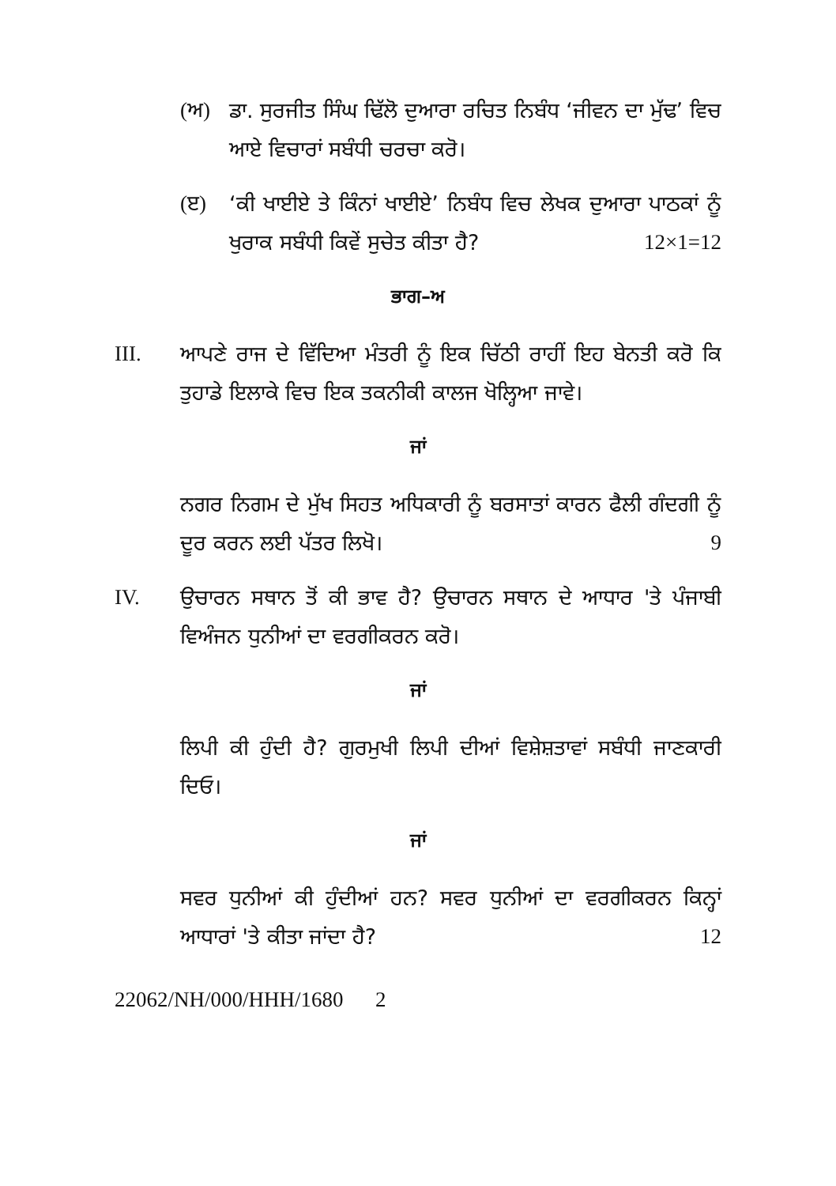(ਅ) ਡਾ. ਸੁਰਜੀਤ ਸਿੰਘ ਢਿੱਲੋ ਦੁਆਰਾ ਰਚਿਤ ਨਿਬੰਧ ‘ਜੀਵਨ ਦਾ ਮੁੱਢ’ ਵਿਚ ਆਏ ਵਿਚਾਰਾਂ ਸਬੰਧੀ ਚਰਚਾ ਕਰੋ।
(ੲ) ‘ਕੀ ਖਾਈਏ ਤੇ ਕਿੰਨਾਂ ਖਾਈਏ’ ਨਿਬੰਧ ਵਿਚ ਲੇਖਕ ਦੁਆਰਾ ਪਾਠਕਾਂ ਨੂੰ ਖੁਰਾਕ ਸਬੰਧੀ ਕਿਵੇਂ ਸੁਚੇਤ ਕੀਤਾ ਹੈ? 12×1=12
ਭਾਗ–ਅ
III. ਆਪਣੇ ਰਾਜ ਦੇ ਵਿੱਦਿਆ ਮੰਤਰੀ ਨੂੰ ਇਕ ਚਿੱਠੀ ਰਾਹੀਂ ਇਹ ਬੇਨਤੀ ਕਰੋ ਕਿ ਤੁਹਾਡੇ ਇਲਾਕੇ ਵਿਚ ਇਕ ਤਕਨੀਕੀ ਕਾਲਜ ਖੋਲ੍ਹਿਆ ਜਾਵੇ।
ਜਾਂ
ਨਗਰ ਨਿਗਮ ਦੇ ਮੁੱਖ ਸਿਹਤ ਅਧਿਕਾਰੀ ਨੂੰ ਬਰਸਾਤਾਂ ਕਾਰਨ ਫੈਲੀ ਗੰਦਗੀ ਨੂੰ ਦੂਰ ਕਰਨ ਲਈ ਪੱਤਰ ਲਿਖੋ। 9
IV. ਉਚਾਰਨ ਸਥਾਨ ਤੋਂ ਕੀ ਭਾਵ ਹੈ? ਉਚਾਰਨ ਸਥਾਨ ਦੇ ਆਧਾਰ 'ਤੇ ਪੰਜਾਬੀ ਵਿਅੰਜਨ ਧੁਨੀਆਂ ਦਾ ਵਰਗੀਕਰਨ ਕਰੋ।
ਜਾਂ
ਲਿਪੀ ਕੀ ਹੁੰਦੀ ਹੈ? ਗੁਰਮੁਖੀ ਲਿਪੀ ਦੀਆਂ ਵਿਸ਼ੇਸ਼ਤਾਵਾਂ ਸਬੰਧੀ ਜਾਣਕਾਰੀ ਦਿਓ।
ਜਾਂ
ਸਵਰ ਧੁਨੀਆਂ ਕੀ ਹੁੰਦੀਆਂ ਹਨ? ਸਵਰ ਧੁਨੀਆਂ ਦਾ ਵਰਗੀਕਰਨ ਕਿਨ੍ਹਾਂ ਆਧਾਰਾਂ 'ਤੇ ਕੀਤਾ ਜਾਂਦਾ ਹੈ? 12
22062/NH/000/HHH/1680 2